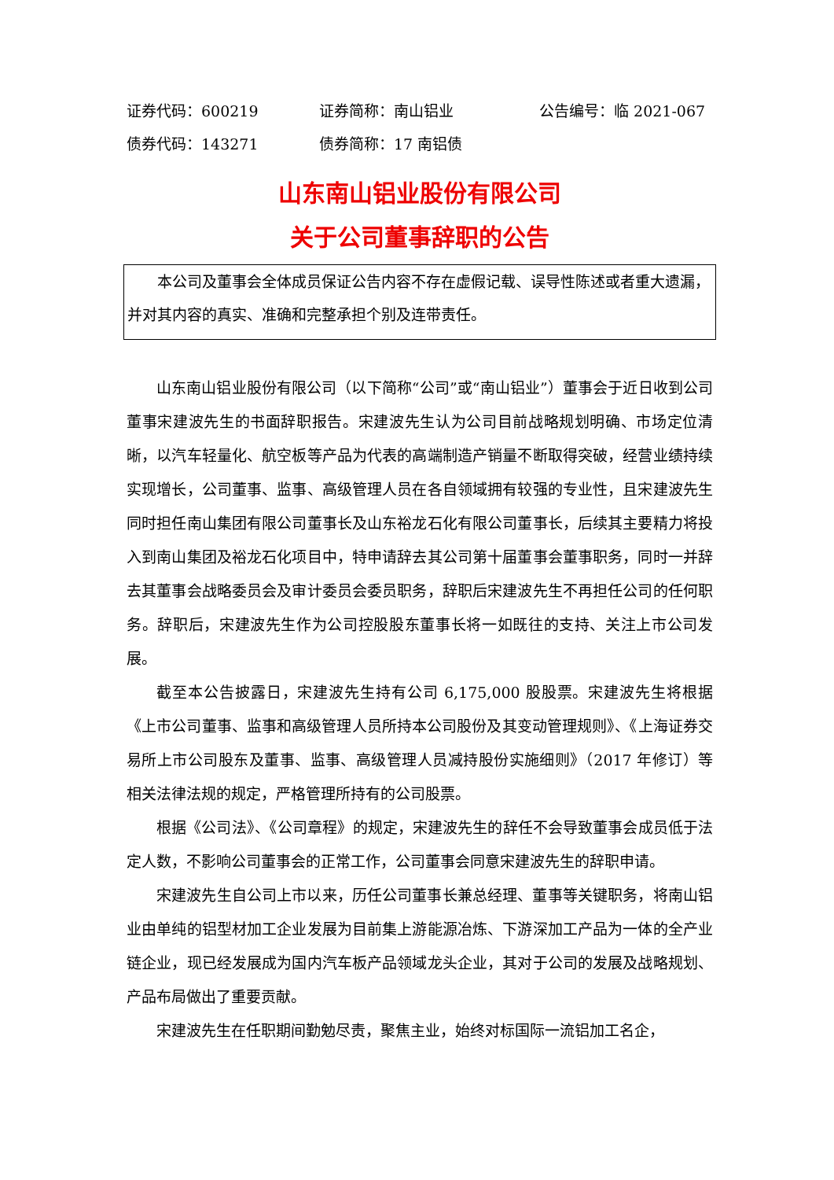证券代码：600219 证券简称：南山铝业 公告编号：临 2021-067
债券代码：143271 债券简称：17 南铝债
山东南山铝业股份有限公司
关于公司董事辞职的公告
本公司及董事会全体成员保证公告内容不存在虚假记载、误导性陈述或者重大遗漏，并对其内容的真实、准确和完整承担个别及连带责任。
山东南山铝业股份有限公司（以下简称“公司”或“南山铝业”）董事会于近日收到公司董事宋建波先生的书面辞职报告。宋建波先生认为公司目前战略规划明确、市场定位清晰，以汽车轻量化、航空板等产品为代表的高端制造产销量不断取得突破，经营业绩持续实现增长，公司董事、监事、高级管理人员在各自领域拥有较强的专业性，且宋建波先生同时担任南山集团有限公司董事长及山东裕龙石化有限公司董事长，后续其主要精力将投入到南山集团及裕龙石化项目中，特申请辞去其公司第十届董事会董事职务，同时一并辞去其董事会战略委员会及审计委员会委员职务，辞职后宋建波先生不再担任公司的任何职务。辞职后，宋建波先生作为公司控股股东董事长将一如既往的支持、关注上市公司发展。
截至本公告披露日，宋建波先生持有公司 6,175,000 股股票。宋建波先生将根据《上市公司董事、监事和高级管理人员所持本公司股份及其变动管理规则》、《上海证券交易所上市公司股东及董事、监事、高级管理人员减持股份实施细则》（2017 年修订）等相关法律法规的规定，严格管理所持有的公司股票。
根据《公司法》、《公司章程》的规定，宋建波先生的辞任不会导致董事会成员低于法定人数，不影响公司董事会的正常工作，公司董事会同意宋建波先生的辞职申请。
宋建波先生自公司上市以来，历任公司董事长兼总经理、董事等关键职务，将南山铝业由单纯的铝型材加工企业发展为目前集上游能源冶炼、下游深加工产品为一体的全产业链企业，现已经发展成为国内汽车板产品领域龙头企业，其对于公司的发展及战略规划、产品布局做出了重要贡献。
宋建波先生在任职期间勤勉尽责，聚焦主业，始终对标国际一流铝加工名企，